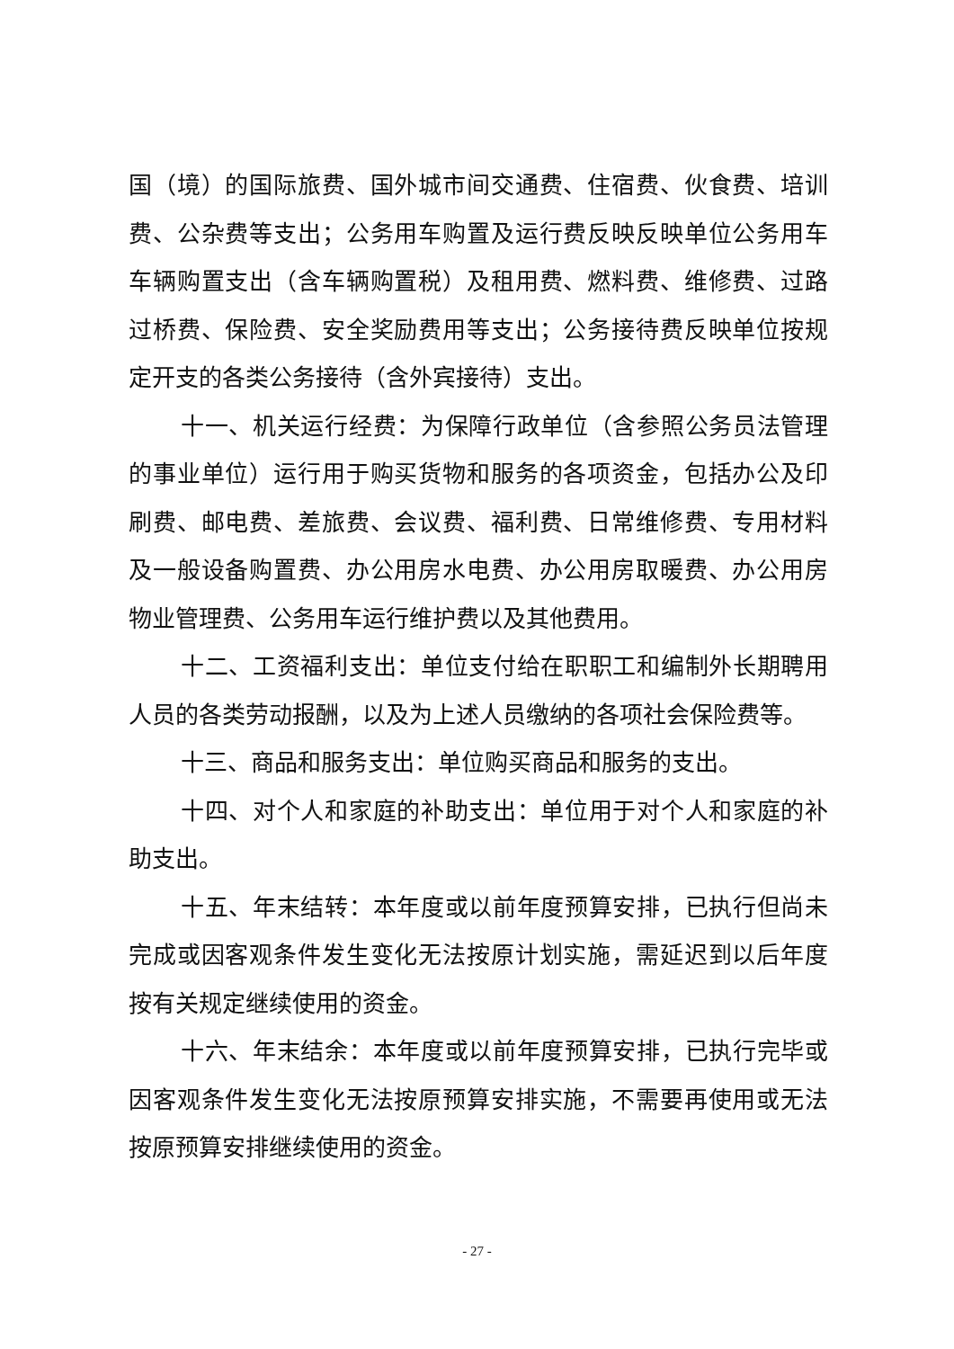国（境）的国际旅费、国外城市间交通费、住宿费、伙食费、培训费、公杂费等支出；公务用车购置及运行费反映反映单位公务用车车辆购置支出（含车辆购置税）及租用费、燃料费、维修费、过路过桥费、保险费、安全奖励费用等支出；公务接待费反映单位按规定开支的各类公务接待（含外宾接待）支出。
十一、机关运行经费：为保障行政单位（含参照公务员法管理的事业单位）运行用于购买货物和服务的各项资金，包括办公及印刷费、邮电费、差旅费、会议费、福利费、日常维修费、专用材料及一般设备购置费、办公用房水电费、办公用房取暖费、办公用房物业管理费、公务用车运行维护费以及其他费用。
十二、工资福利支出：单位支付给在职职工和编制外长期聘用人员的各类劳动报酬，以及为上述人员缴纳的各项社会保险费等。
十三、商品和服务支出：单位购买商品和服务的支出。
十四、对个人和家庭的补助支出：单位用于对个人和家庭的补助支出。
十五、年末结转：本年度或以前年度预算安排，已执行但尚未完成或因客观条件发生变化无法按原计划实施，需延迟到以后年度按有关规定继续使用的资金。
十六、年末结余：本年度或以前年度预算安排，已执行完毕或因客观条件发生变化无法按原预算安排实施，不需要再使用或无法按原预算安排继续使用的资金。
- 27 -